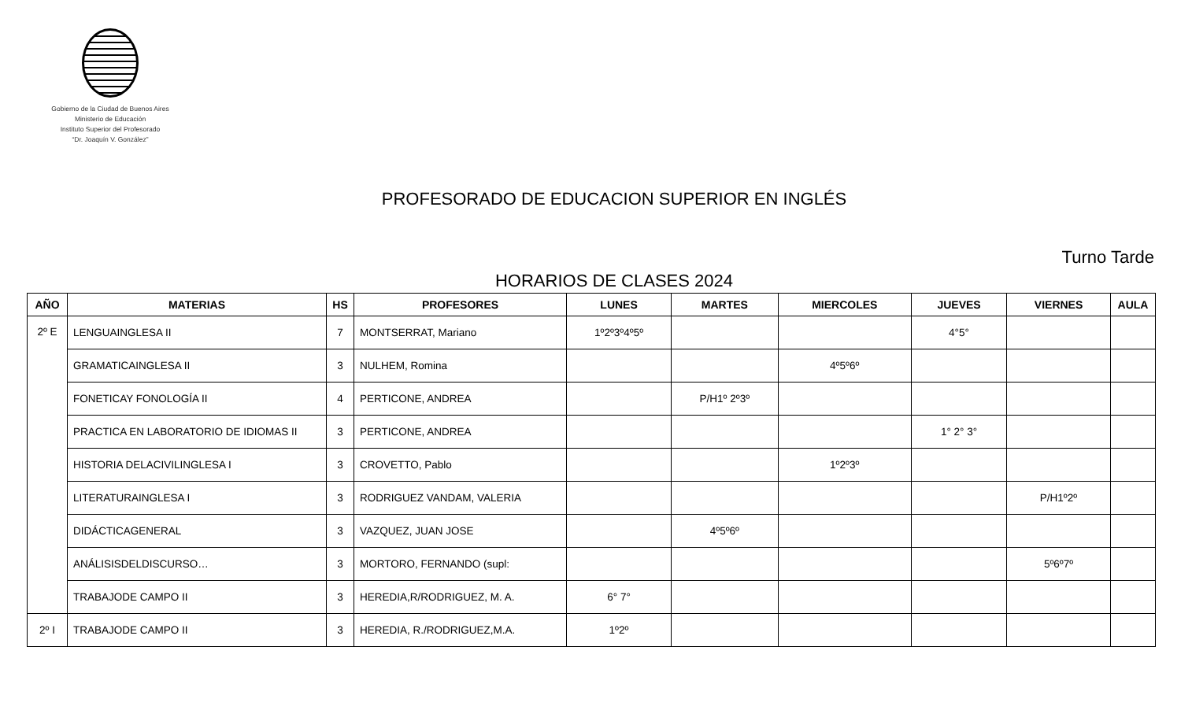Gobierno de la Ciudad de Buenos Aires
Ministerio de Educación
Instituto Superior del Profesorado
“Dr. Joaquín V. González”
PROFESORADO DE EDUCACION SUPERIOR EN INGLÉS
Turno Tarde
HORARIOS DE CLASES 2024
| AÑO | MATERIAS | HS | PROFESORES | LUNES | MARTES | MIERCOLES | JUEVES | VIERNES | AULA |
| --- | --- | --- | --- | --- | --- | --- | --- | --- | --- |
| 2º E | LENGUAINGLESA II | 7 | MONTSERRAT, Mariano | 1º2º3º4º5º | | | 4°5° | | |
| | GRAMATICAINGLESA II | 3 | NULHEM, Romina | | | 4º5º6º | | | |
| | FONETICAY FONOLOGÍA II | 4 | PERTICONE, ANDREA | | P/H1º 2º3º | | | | |
| | PRACTICA EN LABORATORIO DE IDIOMAS II | 3 | PERTICONE, ANDREA | | | | 1° 2° 3° | | |
| | HISTORIA DELACIVILINGLESA I | 3 | CROVETTO, Pablo | | | 1º2º3º | | | |
| | LITERATURAINGLESA I | 3 | RODRIGUEZ VANDAM, VALERIA | | | | | P/H1º2º | |
| | DIDÁCTICAGENERAL | 3 | VAZQUEZ, JUAN JOSE | | 4º5º6º | | | | |
| | ANÁLISISDELDISCURSO… | 3 | MORTORO, FERNANDO (supl: | | | | | 5º6º7º | |
| | TRABAJODE CAMPO II | 3 | HEREDIA,R/RODRIGUEZ, M. A. | 6° 7° | | | | | |
| 2º I | TRABAJODE CAMPO II | 3 | HEREDIA, R./RODRIGUEZ,M.A. | 1º2º | | | | | |